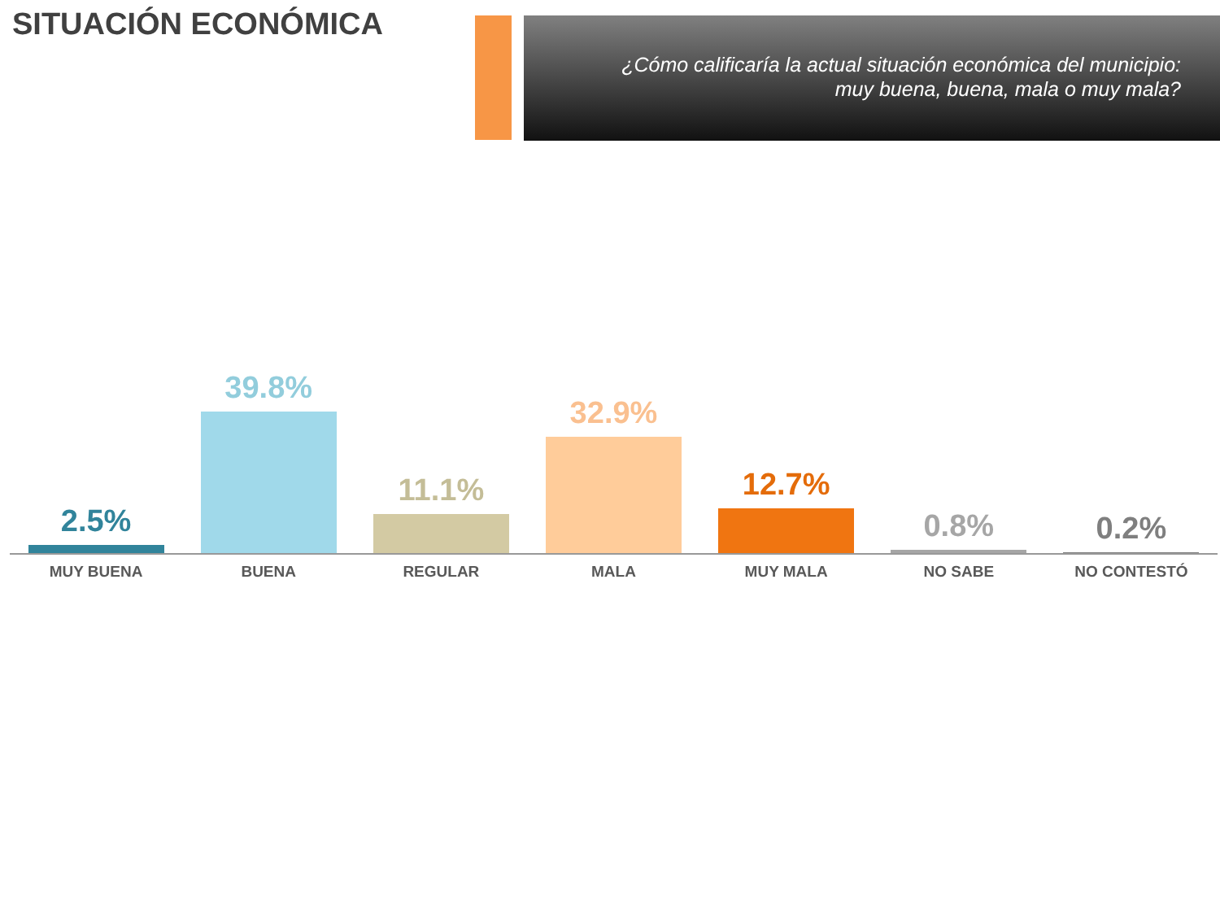SITUACIÓN ECONÓMICA
¿Cómo calificaría la actual situación económica del municipio:
muy buena, buena, mala o muy mala?
2.5% 39.8% 11.1% 32.9% 12.7% 0.8% 0.2%
MUY BUENA BUENA REGULAR MALA MUY MALA NO SABE NO CONTESTÓ